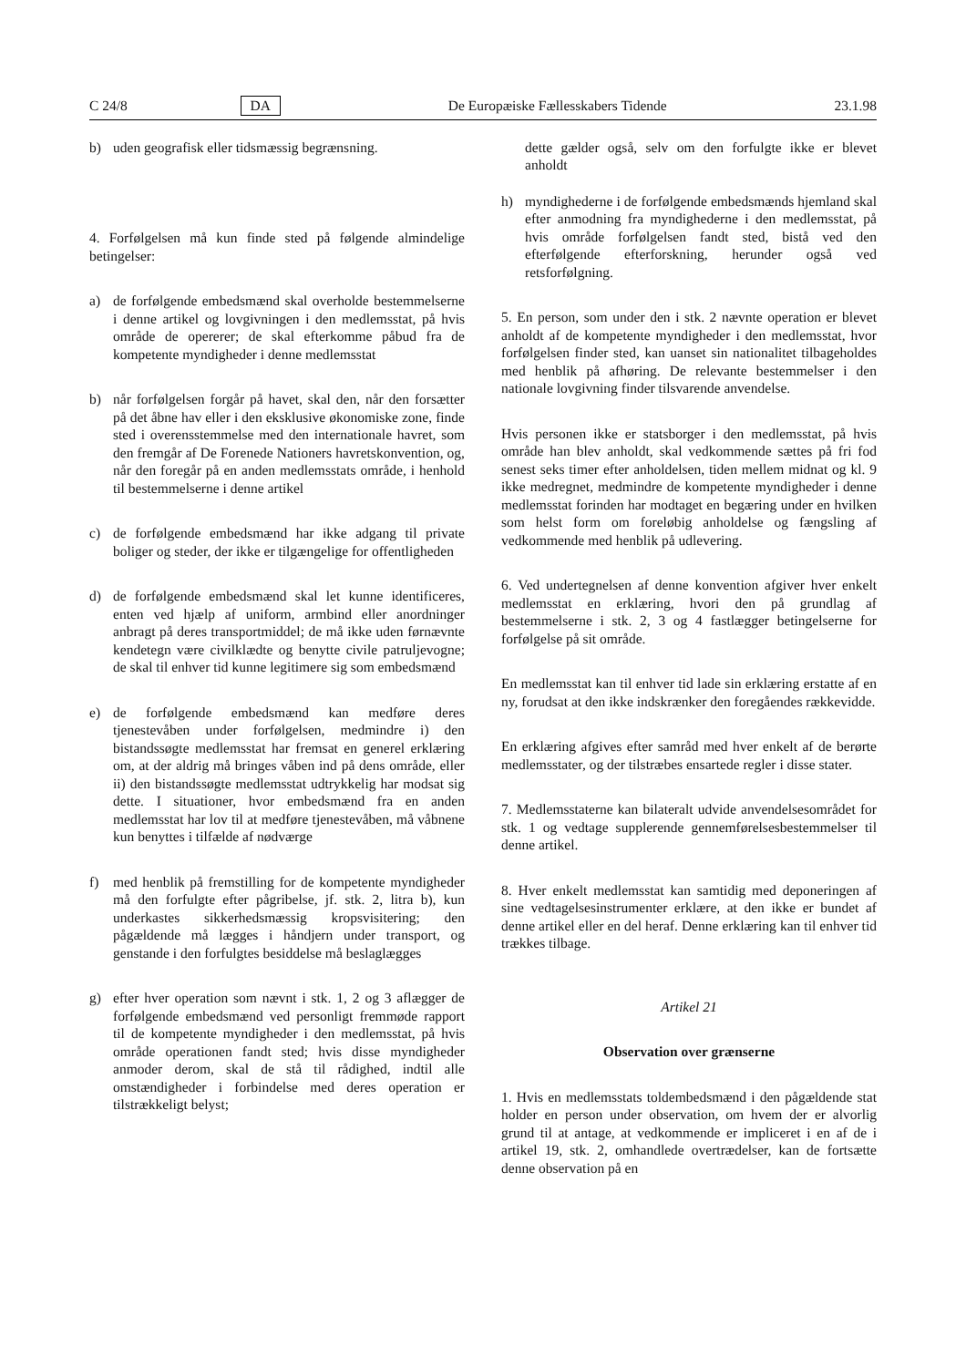C 24/8 DA De Europæiske Fællesskabers Tidende 23.1.98
b) uden geografisk eller tidsmæssig begrænsning.
4. Forfølgelsen må kun finde sted på følgende almindelige betingelser:
a) de forfølgende embedsmænd skal overholde bestemmelserne i denne artikel og lovgivningen i den medlemsstat, på hvis område de opererer; de skal efterkomme påbud fra de kompetente myndigheder i denne medlemsstat
b) når forfølgelsen forgår på havet, skal den, når den forsætter på det åbne hav eller i den eksklusive økonomiske zone, finde sted i overensstemmelse med den internationale havret, som den fremgår af De Forenede Nationers havretskonvention, og, når den foregår på en anden medlemsstats område, i henhold til bestemmelserne i denne artikel
c) de forfølgende embedsmænd har ikke adgang til private boliger og steder, der ikke er tilgængelige for offentligheden
d) de forfølgende embedsmænd skal let kunne identificeres, enten ved hjælp af uniform, armbind eller anordninger anbragt på deres transportmiddel; de må ikke uden førnævnte kendetegn være civilklædte og benytte civile patruljevogne; de skal til enhver tid kunne legitimere sig som embedsmænd
e) de forfølgende embedsmænd kan medføre deres tjenestevåben under forfølgelsen, medmindre i) den bistandssøgte medlemsstat har fremsat en generel erklæring om, at der aldrig må bringes våben ind på dens område, eller ii) den bistandssøgte medlemsstat udtrykkelig har modsat sig dette. I situationer, hvor embedsmænd fra en anden medlemsstat har lov til at medføre tjenestevåben, må våbnene kun benyttes i tilfælde af nødværge
f) med henblik på fremstilling for de kompetente myndigheder må den forfulgte efter pågribelse, jf. stk. 2, litra b), kun underkastes sikkerhedsmæssig kropsvisitering; den pågældende må lægges i håndjern under transport, og genstande i den forfulgtes besiddelse må beslaglægges
g) efter hver operation som nævnt i stk. 1, 2 og 3 aflægger de forfølgende embedsmænd ved personligt fremmøde rapport til de kompetente myndigheder i den medlemsstat, på hvis område operationen fandt sted; hvis disse myndigheder anmoder derom, skal de stå til rådighed, indtil alle omstændigheder i forbindelse med deres operation er tilstrækkeligt belyst;
dette gælder også, selv om den forfulgte ikke er blevet anholdt
h) myndighederne i de forfølgende embedsmænds hjemland skal efter anmodning fra myndighederne i den medlemsstat, på hvis område forfølgelsen fandt sted, bistå ved den efterfølgende efterforskning, herunder også ved retsforfølgning.
5. En person, som under den i stk. 2 nævnte operation er blevet anholdt af de kompetente myndigheder i den medlemsstat, hvor forfølgelsen finder sted, kan uanset sin nationalitet tilbageholdes med henblik på afhøring. De relevante bestemmelser i den nationale lovgivning finder tilsvarende anvendelse.
Hvis personen ikke er statsborger i den medlemsstat, på hvis område han blev anholdt, skal vedkommende sættes på fri fod senest seks timer efter anholdelsen, tiden mellem midnat og kl. 9 ikke medregnet, medmindre de kompetente myndigheder i denne medlemsstat forinden har modtaget en begæring under en hvilken som helst form om foreløbig anholdelse og fængsling af vedkommende med henblik på udlevering.
6. Ved undertegnelsen af denne konvention afgiver hver enkelt medlemsstat en erklæring, hvori den på grundlag af bestemmelserne i stk. 2, 3 og 4 fastlægger betingelserne for forfølgelse på sit område.
En medlemsstat kan til enhver tid lade sin erklæring erstatte af en ny, forudsat at den ikke indskrænker den foregåendes rækkevidde.
En erklæring afgives efter samråd med hver enkelt af de berørte medlemsstater, og der tilstræbes ensartede regler i disse stater.
7. Medlemsstaterne kan bilateralt udvide anvendelsesområdet for stk. 1 og vedtage supplerende gennemførelsesbestemmelser til denne artikel.
8. Hver enkelt medlemsstat kan samtidig med deponeringen af sine vedtagelsesinstrumenter erklære, at den ikke er bundet af denne artikel eller en del heraf. Denne erklæring kan til enhver tid trækkes tilbage.
Artikel 21
Observation over grænserne
1. Hvis en medlemsstats toldembedsmænd i den pågældende stat holder en person under observation, om hvem der er alvorlig grund til at antage, at vedkommende er impliceret i en af de i artikel 19, stk. 2, omhandlede overtrædelser, kan de fortsætte denne observation på en